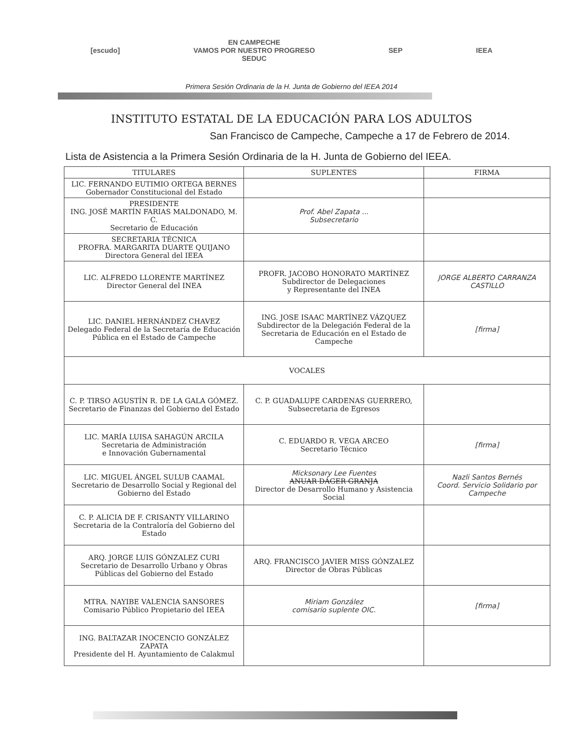[escudo]
EN CAMPECHE
VAMOS POR NUESTRO PROGRESO
SEDUC
SEP IEEA
Primera Sesión Ordinaria de la H. Junta de Gobierno del IEEA 2014
INSTITUTO ESTATAL DE LA EDUCACIÓN PARA LOS ADULTOS
San Francisco de Campeche, Campeche a 17 de Febrero de 2014.
Lista de Asistencia a la Primera Sesión Ordinaria de la H. Junta de Gobierno del IEEA.
| TITULARES | SUPLENTES | FIRMA |
| --- | --- | --- |
| LIC. FERNANDO EUTIMIO ORTEGA BERNES Gobernador Constitucional del Estado | | |
| PRESIDENTE ING. JOSÉ MARTÍN FARIAS MALDONADO, M. C. Secretario de Educación | Prof. Abel Zapata ... Subsecretario | |
| SECRETARIA TÉCNICA PROFRA. MARGARITA DUARTE QUIJANO Directora General del IEEA | | |
| LIC. ALFREDO LLORENTE MARTÍNEZ Director General del INEA | PROFR. JACOBO HONORATO MARTÍNEZ Subdirector de Delegaciones y Representante del INEA | JORGE ALBERTO CARRANZA CASTILLO |
| LIC. DANIEL HERNÁNDEZ CHAVEZ Delegado Federal de la Secretaría de Educación Pública en el Estado de Campeche | ING. JOSE ISAAC MARTÍNEZ VÁZQUEZ Subdirector de la Delegación Federal de la Secretaria de Educación en el Estado de Campeche | [firma] |
| VOCALES | | |
| C. P. TIRSO AGUSTÍN R. DE LA GALA GÓMEZ. Secretario de Finanzas del Gobierno del Estado | C. P. GUADALUPE CARDENAS GUERRERO, Subsecretaria de Egresos | |
| LIC. MARÍA LUISA SAHAGÚN ARCILA Secretaria de Administración e Innovación Gubernamental | C. EDUARDO R. VEGA ARCEO Secretario Técnico | [firma] |
| LIC. MIGUEL ÁNGEL SULUB CAAMAL Secretario de Desarrollo Social y Regional del Gobierno del Estado | Micksonary Lee Fuentes ANUAR DÁGER GRANJA Director de Desarrollo Humano y Asistencia Social | Nazli Santos Bernés Coord. Servicio Solidario por Campeche |
| C. P. ALICIA DE F. CRISANTY VILLARINO Secretaria de la Contraloría del Gobierno del Estado | | |
| ARQ. JORGE LUIS GÓNZALEZ CURI Secretario de Desarrollo Urbano y Obras Públicas del Gobierno del Estado | ARQ. FRANCISCO JAVIER MISS GÓNZALEZ Director de Obras Públicas | |
| MTRA. NAYIBE VALENCIA SANSORES Comisario Público Propietario del IEEA | Miriam González comisario suplente OIC. | [firma] |
| ING. BALTAZAR INOCENCIO GONZÁLEZ ZAPATA Presidente del H. Ayuntamiento de Calakmul | | |